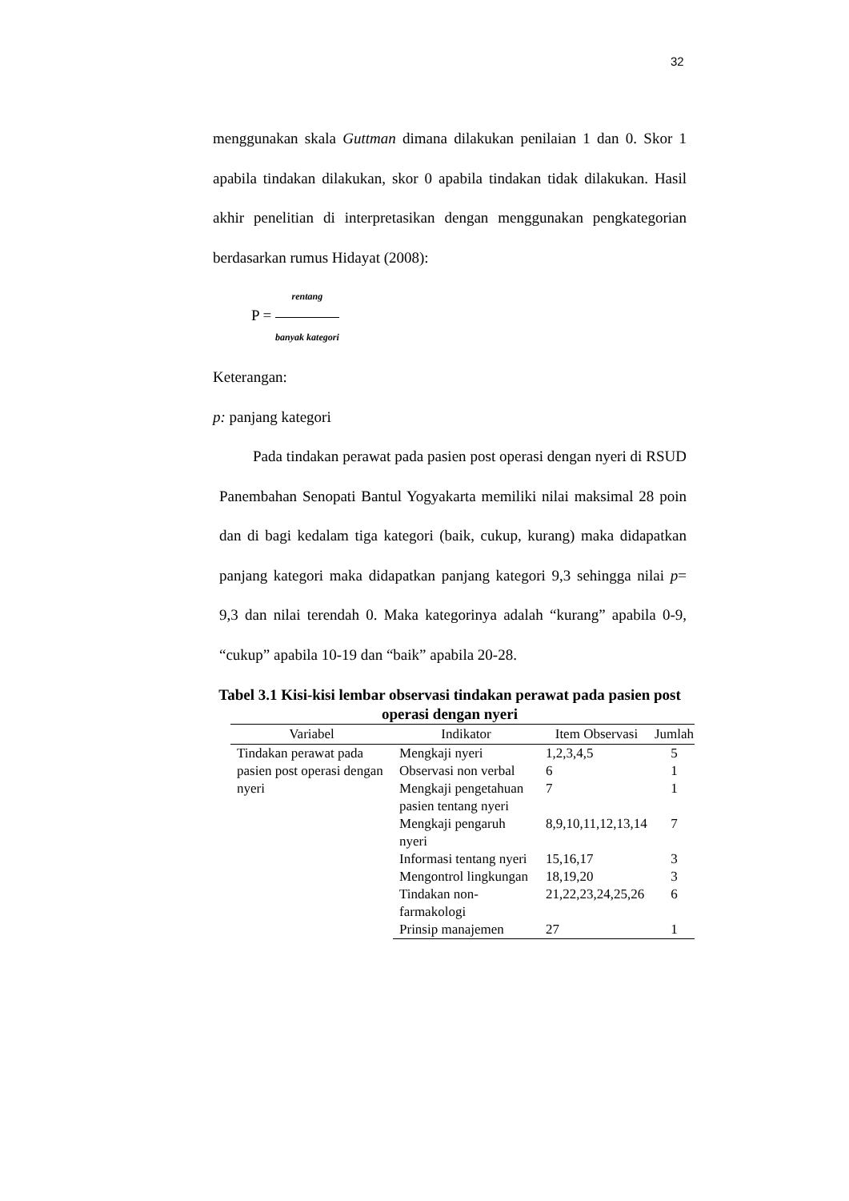32
menggunakan skala Guttman dimana dilakukan penilaian 1 dan 0. Skor 1 apabila tindakan dilakukan, skor 0 apabila tindakan tidak dilakukan. Hasil akhir penelitian di interpretasikan dengan menggunakan pengkategorian berdasarkan rumus Hidayat (2008):
P = rentang banyak kategori
Keterangan:
p: panjang kategori
Pada tindakan perawat pada pasien post operasi dengan nyeri di RSUD Panembahan Senopati Bantul Yogyakarta memiliki nilai maksimal 28 poin dan di bagi kedalam tiga kategori (baik, cukup, kurang) maka didapatkan panjang kategori maka didapatkan panjang kategori 9,3 sehingga nilai p= 9,3 dan nilai terendah 0. Maka kategorinya adalah “kurang” apabila 0-9, “cukup” apabila 10-19 dan “baik” apabila 20-28.
Tabel 3.1 Kisi-kisi lembar observasi tindakan perawat pada pasien post operasi dengan nyeri
| Variabel | Indikator | Item Observasi | Jumlah |
| --- | --- | --- | --- |
| Tindakan perawat pada pasien post operasi dengan nyeri | Mengkaji nyeri | 1,2,3,4,5 | 5 |
| | Observasi non verbal | 6 | 1 |
| | Mengkaji pengetahuan pasien tentang nyeri | 7 | 1 |
| | Mengkaji pengaruh nyeri | 8,9,10,11,12,13,14 | 7 |
| | Informasi tentang nyeri | 15,16,17 | 3 |
| | Mengontrol lingkungan | 18,19,20 | 3 |
| | Tindakan non-farmakologi | 21,22,23,24,25,26 | 6 |
| | Prinsip manajemen | 27 | 1 |